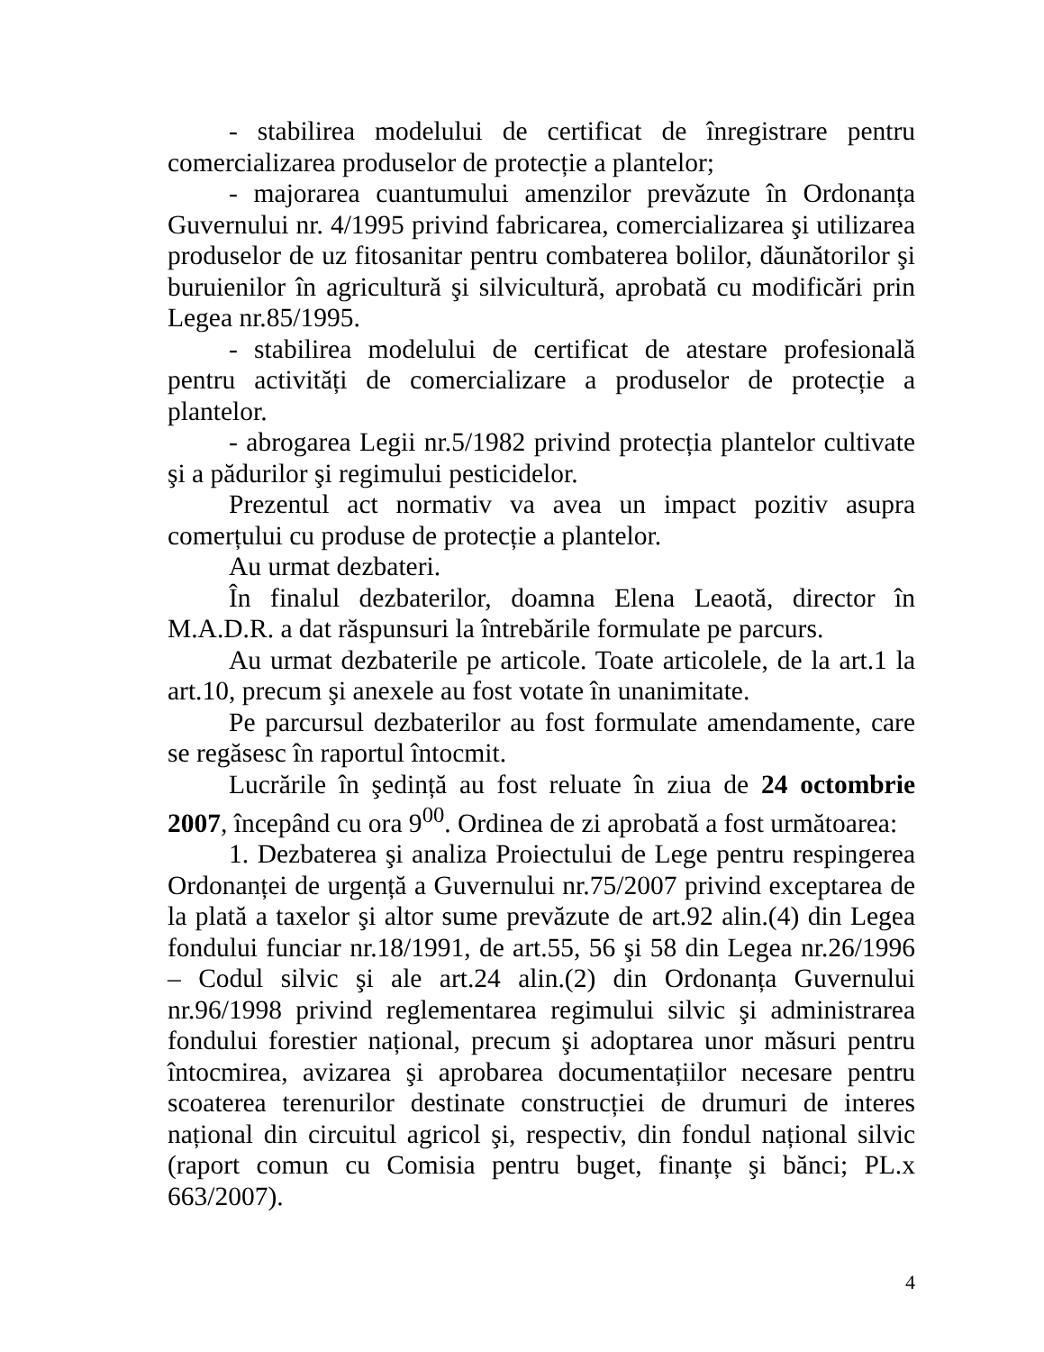- stabilirea modelului de certificat de înregistrare pentru comercializarea produselor de protecție a plantelor;
- majorarea cuantumului amenzilor prevăzute în Ordonanța Guvernului nr. 4/1995 privind fabricarea, comercializarea şi utilizarea produselor de uz fitosanitar pentru combaterea bolilor, dăunătorilor şi buruienilor în agricultură şi silvicultură, aprobată cu modificări prin Legea nr.85/1995.
- stabilirea modelului de certificat de atestare profesională pentru activități de comercializare a produselor de protecție a plantelor.
- abrogarea Legii nr.5/1982 privind protecția plantelor cultivate şi a pădurilor şi regimului pesticidelor.
Prezentul act normativ va avea un impact pozitiv asupra comerțului cu produse de protecție a plantelor.
Au urmat dezbateri.
În finalul dezbaterilor, doamna Elena Leaotă, director în M.A.D.R. a dat răspunsuri la întrebările formulate pe parcurs.
Au urmat dezbaterile pe articole. Toate articolele, de la art.1 la art.10, precum şi anexele au fost votate în unanimitate.
Pe parcursul dezbaterilor au fost formulate amendamente, care se regăsesc în raportul întocmit.
Lucrările în şedință au fost reluate în ziua de 24 octombrie 2007, începând cu ora 9<sup>00</sup>. Ordinea de zi aprobată a fost următoarea:
1. Dezbaterea şi analiza Proiectului de Lege pentru respingerea Ordonanței de urgență a Guvernului nr.75/2007 privind exceptarea de la plată a taxelor şi altor sume prevăzute de art.92 alin.(4) din Legea fondului funciar nr.18/1991, de art.55, 56 şi 58 din Legea nr.26/1996 – Codul silvic şi ale art.24 alin.(2) din Ordonanța Guvernului nr.96/1998 privind reglementarea regimului silvic şi administrarea fondului forestier național, precum şi adoptarea unor măsuri pentru întocmirea, avizarea şi aprobarea documentațiilor necesare pentru scoaterea terenurilor destinate construcției de drumuri de interes național din circuitul agricol şi, respectiv, din fondul național silvic (raport comun cu Comisia pentru buget, finanțe şi bănci; PL.x 663/2007).
4